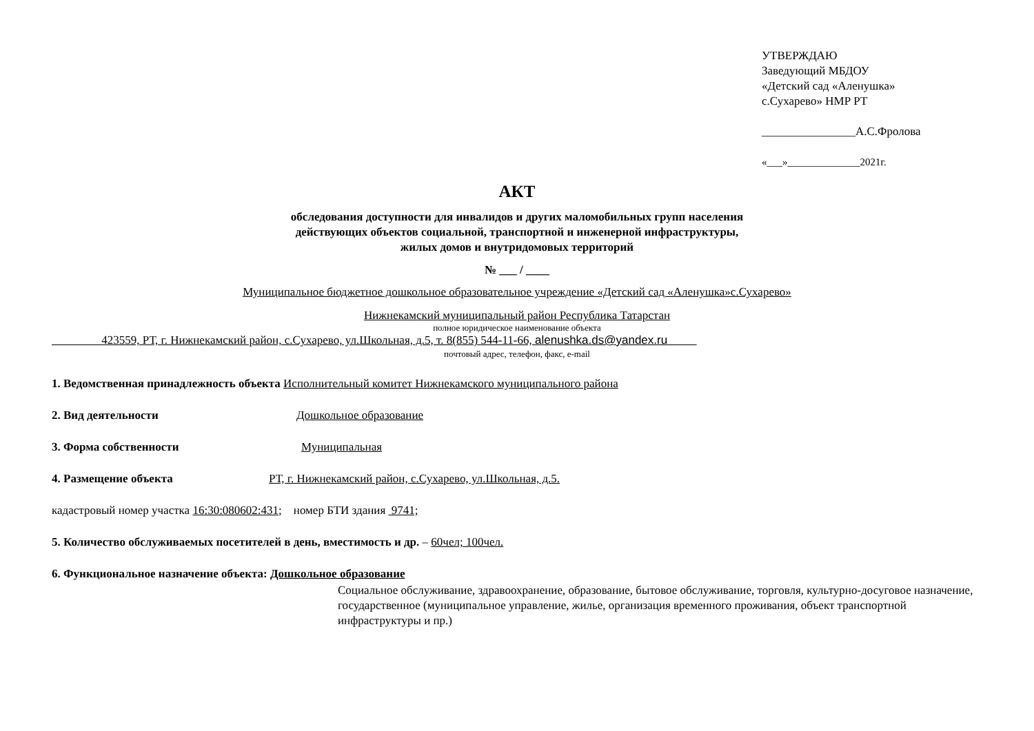УТВЕРЖДАЮ
Заведующий МБДОУ
«Детский сад «Аленушка»
с.Сухарево» НМР РТ
________________А.С.Фролова
«___»______________2021г.
АКТ
обследования доступности для инвалидов и других маломобильных групп населения
действующих объектов социальной, транспортной и инженерной инфраструктуры,
жилых домов и внутридомовых территорий
№ ___ / ____
Муниципальное бюджетное дошкольное образовательное учреждение «Детский сад «Аленушка»с.Сухарево»
Нижнекамский муниципальный район Республика Татарстан
полное юридическое наименование объекта
423559, РТ, г. Нижнекамский район, с.Сухарево, ул.Школьная, д.5, т. 8(855) 544-11-66, alenushka.ds@yandex.ru
почтовый адрес, телефон, факс, e-mail
1. Ведомственная принадлежность объекта Исполнительный комитет Нижнекамского муниципального района
2. Вид деятельности Дошкольное образование
3. Форма собственности Муниципальная
4. Размещение объекта РТ, г. Нижнекамский район, с.Сухарево, ул.Школьная, д.5.
кадастровый номер участка 16:30:080602:431; номер БТИ здания 9741;
5. Количество обслуживаемых посетителей в день, вместимость и др. – 60чел; 100чел.
6. Функциональное назначение объекта: Дошкольное образование
Социальное обслуживание, здравоохранение, образование, бытовое обслуживание, торговля, культурно-досуговое назначение, государственное (муниципальное управление, жилье, организация временного проживания, объект транспортной инфраструктуры и пр.)